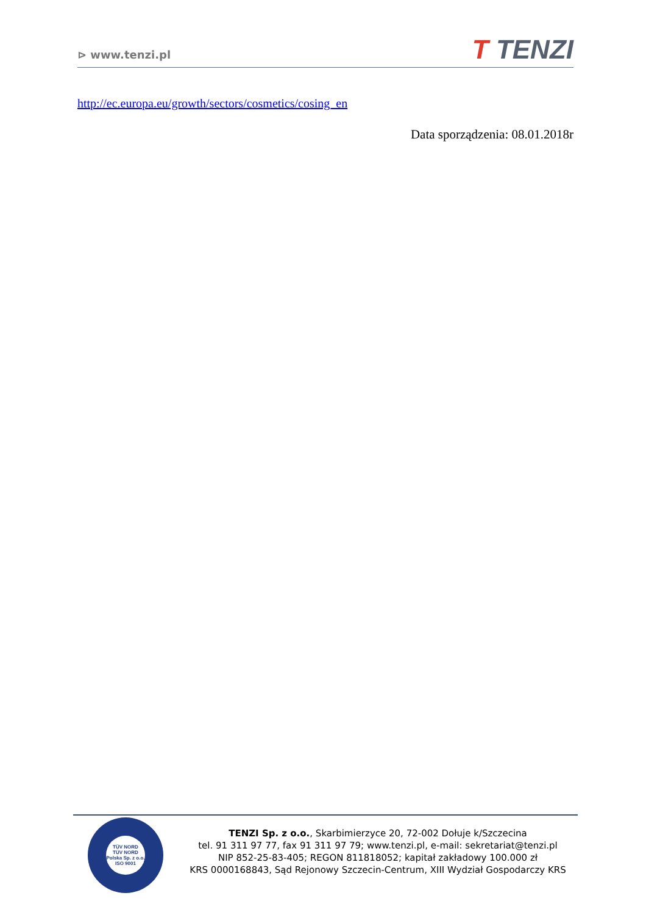⊳ www.tenzi.pl
T TENZI
http://ec.europa.eu/growth/sectors/cosmetics/cosing_en
Data sporządzenia: 08.01.2018r
TÜV NORD
TÜV NORD Polska Sp. z o.o.
ISO 9001
TENZI Sp. z o.o., Skarbimierzyce 20, 72-002 Dołuje k/Szczecina
tel. 91 311 97 77, fax 91 311 97 79; www.tenzi.pl, e-mail: sekretariat@tenzi.pl
NIP 852-25-83-405; REGON 811818052; kapitał zakładowy 100.000 zł
KRS 0000168843, Sąd Rejonowy Szczecin-Centrum, XIII Wydział Gospodarczy KRS